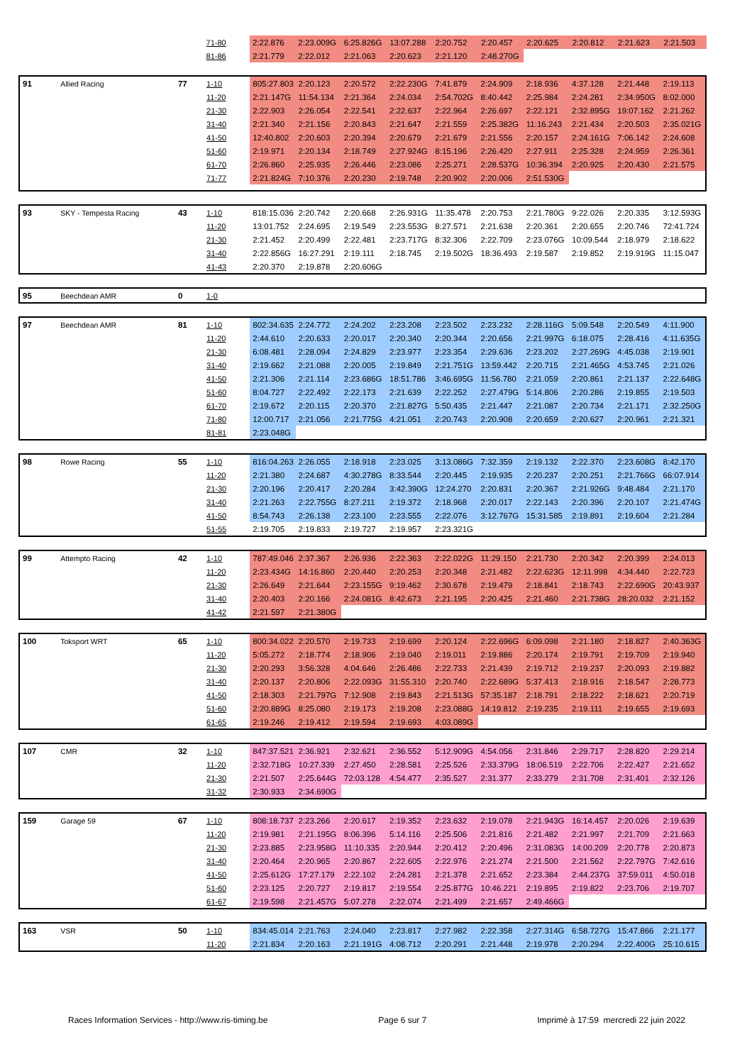| | | | 71-80 | 2:22.876 | 2:23.009G | 6:25.826G | 13:07.288 | 2:20.752 | 2:20.457 | 2:20.625 | 2:20.812 | 2:21.623 | 2:21.503 |
| | | | 81-86 | 2:21.779 | 2:22.012 | 2:21.063 | 2:20.623 | 2:21.120 | 2:48.270G | | | | |
| 91 | Allied Racing | 77 | 1-10 | 805:27.803 | 2:20.123 | 2:20.572 | 2:22.230G | 7:41.879 | 2:24.909 | 2:18.936 | 4:37.128 | 2:21.448 | 2:19.113 |
| | | | 11-20 | 2:21.147G | 11:54.134 | 2:21.364 | 2:24.034 | 2:54.702G | 8:40.442 | 2:25.984 | 2:24.281 | 2:34.950G | 8:02.000 |
| | | | 21-30 | 2:22.903 | 2:26.054 | 2:22.541 | 2:22.637 | 2:22.964 | 2:26.697 | 2:22.121 | 2:32.895G | 19:07.162 | 2:21.262 |
| | | | 31-40 | 2:21.340 | 2:21.156 | 2:20.843 | 2:21.647 | 2:21.559 | 2:25.382G | 11:16.243 | 2:21.434 | 2:20.503 | 2:35.021G |
| | | | 41-50 | 12:40.802 | 2:20.603 | 2:20.394 | 2:20.679 | 2:21.679 | 2:21.556 | 2:20.157 | 2:24.161G | 7:06.142 | 2:24.608 |
| | | | 51-60 | 2:19.971 | 2:20.134 | 2:18.749 | 2:27.924G | 8:15.196 | 2:26.420 | 2:27.911 | 2:25.328 | 2:24.959 | 2:26.361 |
| | | | 61-70 | 2:26.860 | 2:25.935 | 2:26.446 | 2:23.086 | 2:25.271 | 2:28.537G | 10:36.394 | 2:20.925 | 2:20.430 | 2:21.575 |
| | | | 71-77 | 2:21.824G | 7:10.376 | 2:20.230 | 2:19.748 | 2:20.902 | 2:20.006 | 2:51.530G | | | |
| 93 | SKY - Tempesta Racing | 43 | 1-10 | 818:15.036 | 2:20.742 | 2:20.668 | 2:26.931G | 11:35.478 | 2:20.753 | 2:21.780G | 9:22.026 | 2:20.335 | 3:12.593G |
| | | | 11-20 | 13:01.752 | 2:24.695 | 2:19.549 | 2:23.553G | 8:27.571 | 2:21.638 | 2:20.361 | 2:20.655 | 2:20.746 | 72:41.724 |
| | | | 21-30 | 2:21.452 | 2:20.499 | 2:22.481 | 2:23.717G | 8:32.306 | 2:22.709 | 2:23.076G | 10:09.544 | 2:18.979 | 2:18.622 |
| | | | 31-40 | 2:22.856G | 16:27.291 | 2:19.111 | 2:18.745 | 2:19.502G | 18:36.493 | 2:19.587 | 2:19.852 | 2:19.919G | 11:15.047 |
| | | | 41-43 | 2:20.370 | 2:19.878 | 2:20.606G | | | | | | | |
| 95 | Beechdean AMR | 0 | 1-0 | | | | | | | | | | |
| 97 | Beechdean AMR | 81 | 1-10 | 802:34.635 | 2:24.772 | 2:24.202 | 2:23.208 | 2:23.502 | 2:23.232 | 2:28.116G | 5:09.548 | 2:20.549 | 4:11.900 |
| | | | 11-20 | 2:44.610 | 2:20.633 | 2:20.017 | 2:20.340 | 2:20.344 | 2:20.656 | 2:21.997G | 6:18.075 | 2:28.416 | 4:11.635G |
| | | | 21-30 | 6:08.481 | 2:28.094 | 2:24.829 | 2:23.977 | 2:23.354 | 2:29.636 | 2:23.202 | 2:27.269G | 4:45.038 | 2:19.901 |
| | | | 31-40 | 2:19.662 | 2:21.088 | 2:20.005 | 2:19.849 | 2:21.751G | 13:59.442 | 2:20.715 | 2:21.465G | 4:53.745 | 2:21.026 |
| | | | 41-50 | 2:21.306 | 2:21.114 | 2:23.686G | 18:51.786 | 3:46.695G | 11:56.780 | 2:21.059 | 2:20.861 | 2:21.137 | 2:22.648G |
| | | | 51-60 | 8:04.727 | 2:22.492 | 2:22.173 | 2:21.639 | 2:22.252 | 2:27.479G | 5:14.806 | 2:20.286 | 2:19.855 | 2:19.503 |
| | | | 61-70 | 2:19.672 | 2:20.115 | 2:20.370 | 2:21.827G | 5:50.435 | 2:21.447 | 2:21.087 | 2:20.734 | 2:21.171 | 2:32.250G |
| | | | 71-80 | 12:00.717 | 2:21.056 | 2:21.775G | 4:21.051 | 2:20.743 | 2:20.908 | 2:20.659 | 2:20.627 | 2:20.961 | 2:21.321 |
| | | | 81-81 | 2:23.048G | | | | | | | | | |
| 98 | Rowe Racing | 55 | 1-10 | 816:04.263 | 2:26.055 | 2:18.918 | 2:23.025 | 3:13.086G | 7:32.359 | 2:19.132 | 2:22.370 | 2:23.608G | 8:42.170 |
| | | | 11-20 | 2:21.380 | 2:24.687 | 4:30.278G | 8:33.544 | 2:20.445 | 2:19.935 | 2:20.237 | 2:20.251 | 2:21.766G | 66:07.914 |
| | | | 21-30 | 2:20.196 | 2:20.417 | 2:20.284 | 3:42.390G | 12:24.270 | 2:20.831 | 2:20.367 | 2:21.926G | 9:48.484 | 2:21.170 |
| | | | 31-40 | 2:21.263 | 2:22.755G | 8:27.211 | 2:19.372 | 2:18.968 | 2:20.017 | 2:22.143 | 2:20.396 | 2:20.107 | 2:21.474G |
| | | | 41-50 | 8:54.743 | 2:26.138 | 2:23.100 | 2:23.555 | 2:22.076 | 3:12.767G | 15:31.585 | 2:19.891 | 2:19.604 | 2:21.284 |
| | | | 51-55 | 2:19.705 | 2:19.833 | 2:19.727 | 2:19.957 | 2:23.321G | | | | | |
| 99 | Attempto Racing | 42 | 1-10 | 787:49.046 | 2:37.367 | 2:26.936 | 2:22.363 | 2:22.022G | 11:29.150 | 2:21.730 | 2:20.342 | 2:20.399 | 2:24.013 |
| | | | 11-20 | 2:23.434G | 14:16.860 | 2:20.440 | 2:20.253 | 2:20.348 | 2:21.482 | 2:22.623G | 12:11.998 | 4:34.440 | 2:22.723 |
| | | | 21-30 | 2:26.649 | 2:21.644 | 2:23.155G | 9:19.462 | 2:30.678 | 2:19.479 | 2:18.841 | 2:18.743 | 2:22.690G | 20:43.937 |
| | | | 31-40 | 2:20.403 | 2:20.166 | 2:24.081G | 8:42.673 | 2:21.195 | 2:20.425 | 2:21.460 | 2:21.738G | 28:20.032 | 2:21.152 |
| | | | 41-42 | 2:21.597 | 2:21.380G | | | | | | | | |
| 100 | Toksport WRT | 65 | 1-10 | 800:34.022 | 2:20.570 | 2:19.733 | 2:19.699 | 2:20.124 | 2:22.696G | 6:09.098 | 2:21.180 | 2:18.827 | 2:40.363G |
| | | | 11-20 | 5:05.272 | 2:18.774 | 2:18.906 | 2:19.040 | 2:19.011 | 2:19.886 | 2:20.174 | 2:19.791 | 2:19.709 | 2:19.940 |
| | | | 21-30 | 2:20.293 | 3:56.328 | 4:04.646 | 2:26.486 | 2:22.733 | 2:21.439 | 2:19.712 | 2:19.237 | 2:20.093 | 2:19.882 |
| | | | 31-40 | 2:20.137 | 2:20.806 | 2:22.093G | 31:55.310 | 2:20.740 | 2:22.689G | 5:37.413 | 2:18.916 | 2:18.547 | 2:28.773 |
| | | | 41-50 | 2:18.303 | 2:21.797G | 7:12.908 | 2:19.843 | 2:21.513G | 57:35.187 | 2:18.791 | 2:18.222 | 2:18.621 | 2:20.719 |
| | | | 51-60 | 2:20.889G | 8:25.080 | 2:19.173 | 2:19.208 | 2:23.088G | 14:19.812 | 2:19.235 | 2:19.111 | 2:19.655 | 2:19.693 |
| | | | 61-65 | 2:19.246 | 2:19.412 | 2:19.594 | 2:19.693 | 4:03.089G | | | | | |
| 107 | CMR | 32 | 1-10 | 847:37.521 | 2:36.921 | 2:32.621 | 2:36.552 | 5:12.909G | 4:54.056 | 2:31.846 | 2:29.717 | 2:28.820 | 2:29.214 |
| | | | 11-20 | 2:32.718G | 10:27.339 | 2:27.450 | 2:28.581 | 2:25.526 | 2:33.379G | 18:06.519 | 2:22.706 | 2:22.427 | 2:21.652 |
| | | | 21-30 | 2:21.507 | 2:25.644G | 72:03.128 | 4:54.477 | 2:35.527 | 2:31.377 | 2:33.279 | 2:31.708 | 2:31.401 | 2:32.126 |
| | | | 31-32 | 2:30.933 | 2:34.690G | | | | | | | | |
| 159 | Garage 59 | 67 | 1-10 | 808:18.737 | 2:23.266 | 2:20.617 | 2:19.352 | 2:23.632 | 2:19.078 | 2:21.943G | 16:14.457 | 2:20.026 | 2:19.639 |
| | | | 11-20 | 2:19.981 | 2:21.195G | 8:06.396 | 5:14.116 | 2:25.506 | 2:21.816 | 2:21.482 | 2:21.997 | 2:21.709 | 2:21.663 |
| | | | 21-30 | 2:23.885 | 2:23.958G | 11:10.335 | 2:20.944 | 2:20.412 | 2:20.496 | 2:31.083G | 14:00.209 | 2:20.778 | 2:20.873 |
| | | | 31-40 | 2:20.464 | 2:20.965 | 2:20.867 | 2:22.605 | 2:22.976 | 2:21.274 | 2:21.500 | 2:21.562 | 2:22.797G | 7:42.616 |
| | | | 41-50 | 2:25.612G | 17:27.179 | 2:22.102 | 2:24.281 | 2:21.378 | 2:21.652 | 2:23.384 | 2:44.237G | 37:59.011 | 4:50.018 |
| | | | 51-60 | 2:23.125 | 2:20.727 | 2:19.817 | 2:19.554 | 2:25.877G | 10:46.221 | 2:19.895 | 2:19.822 | 2:23.706 | 2:19.707 |
| | | | 61-67 | 2:19.598 | 2:21.457G | 5:07.278 | 2:22.074 | 2:21.499 | 2:21.657 | 2:49.466G | | | |
| 163 | VSR | 50 | 1-10 | 834:45.014 | 2:21.763 | 2:24.040 | 2:23.817 | 2:27.982 | 2:22.358 | 2:27.314G | 6:58.727G | 15:47.866 | 2:21.177 |
| | | | 11-20 | 2:21.834 | 2:20.163 | 2:21.191G | 4:08.712 | 2:20.291 | 2:21.448 | 2:19.978 | 2:20.294 | 2:22.400G | 25:10.615 |
Races Information Services - http://www.ris-timing.be Page 6 sur 7 Imprimé à 17:59 mercredi 22 juin 2022